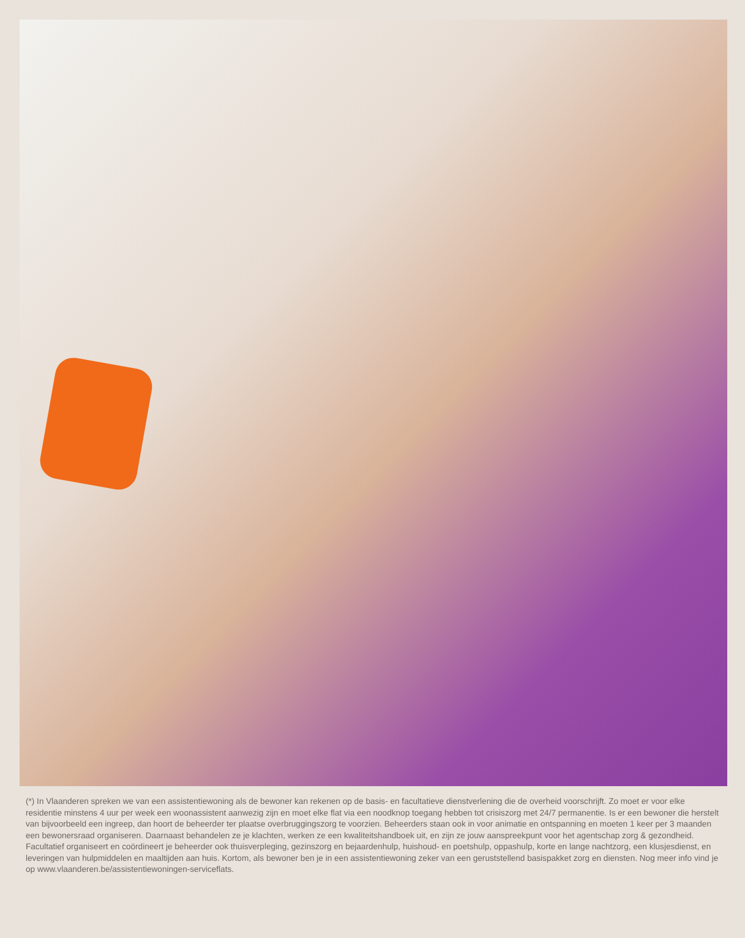(*) In Vlaanderen spreken we van een assistentiewoning als de bewoner kan rekenen op de basis- en facultatieve dienstverlening die de overheid voorschrijft. Zo moet er voor elke residentie minstens 4 uur per week een woonassistent aanwezig zijn en moet elke flat via een noodknop toegang hebben tot crisiszorg met 24/7 permanentie. Is er een bewoner die herstelt van bijvoorbeeld een ingreep, dan hoort de beheerder ter plaatse overbruggingszorg te voorzien. Beheerders staan ook in voor animatie en ontspanning en moeten 1 keer per 3 maanden een bewonersraad organiseren. Daarnaast behandelen ze je klachten, werken ze een kwaliteitshandboek uit, en zijn ze jouw aanspreekpunt voor het agentschap zorg & gezondheid. Facultatief organiseert en coördineert je beheerder ook thuisverpleging, gezinszorg en bejaardenhulp, huishoud- en poetshulp, oppashulp, korte en lange nachtzorg, een klusjesdienst, en leveringen van hulpmiddelen en maaltijden aan huis. Kortom, als bewoner ben je in een assistentiewoning zeker van een geruststellend basispakket zorg en diensten. Nog meer info vind je op www.vlaanderen.be/assistentiewoningen-serviceflats.